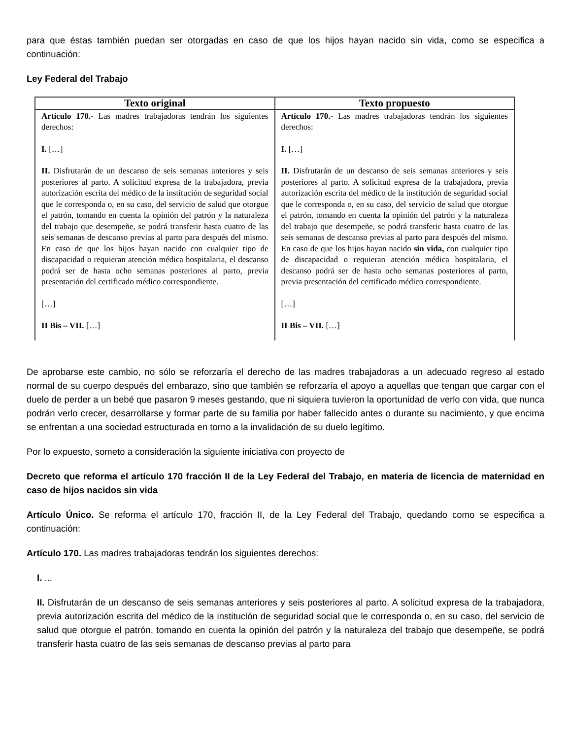para que éstas también puedan ser otorgadas en caso de que los hijos hayan nacido sin vida, como se especifica a continuación:
Ley Federal del Trabajo
| Texto original | Texto propuesto |
| --- | --- |
| Artículo 170.- Las madres trabajadoras tendrán los siguientes derechos: I. […] II. Disfrutarán de un descanso de seis semanas anteriores y seis posteriores al parto. A solicitud expresa de la trabajadora, previa autorización escrita del médico de la institución de seguridad social que le corresponda o, en su caso, del servicio de salud que otorgue el patrón, tomando en cuenta la opinión del patrón y la naturaleza del trabajo que desempeñe, se podrá transferir hasta cuatro de las seis semanas de descanso previas al parto para después del mismo. En caso de que los hijos hayan nacido con cualquier tipo de discapacidad o requieran atención médica hospitalaria, el descanso podrá ser de hasta ocho semanas posteriores al parto, previa presentación del certificado médico correspondiente. […] II Bis – VII. […] | Artículo 170.- Las madres trabajadoras tendrán los siguientes derechos: I. […] II. Disfrutarán de un descanso de seis semanas anteriores y seis posteriores al parto. A solicitud expresa de la trabajadora, previa autorización escrita del médico de la institución de seguridad social que le corresponda o, en su caso, del servicio de salud que otorgue el patrón, tomando en cuenta la opinión del patrón y la naturaleza del trabajo que desempeñe, se podrá transferir hasta cuatro de las seis semanas de descanso previas al parto para después del mismo. En caso de que los hijos hayan nacido sin vida, con cualquier tipo de discapacidad o requieran atención médica hospitalaria, el descanso podrá ser de hasta ocho semanas posteriores al parto, previa presentación del certificado médico correspondiente. […] II Bis – VII. […] |
De aprobarse este cambio, no sólo se reforzaría el derecho de las madres trabajadoras a un adecuado regreso al estado normal de su cuerpo después del embarazo, sino que también se reforzaría el apoyo a aquellas que tengan que cargar con el duelo de perder a un bebé que pasaron 9 meses gestando, que ni siquiera tuvieron la oportunidad de verlo con vida, que nunca podrán verlo crecer, desarrollarse y formar parte de su familia por haber fallecido antes o durante su nacimiento, y que encima se enfrentan a una sociedad estructurada en torno a la invalidación de su duelo legítimo.
Por lo expuesto, someto a consideración la siguiente iniciativa con proyecto de
Decreto que reforma el artículo 170 fracción II de la Ley Federal del Trabajo, en materia de licencia de maternidad en caso de hijos nacidos sin vida
Artículo Único. Se reforma el artículo 170, fracción II, de la Ley Federal del Trabajo, quedando como se especifica a continuación:
Artículo 170. Las madres trabajadoras tendrán los siguientes derechos:
I. ...
II. Disfrutarán de un descanso de seis semanas anteriores y seis posteriores al parto. A solicitud expresa de la trabajadora, previa autorización escrita del médico de la institución de seguridad social que le corresponda o, en su caso, del servicio de salud que otorgue el patrón, tomando en cuenta la opinión del patrón y la naturaleza del trabajo que desempeñe, se podrá transferir hasta cuatro de las seis semanas de descanso previas al parto para